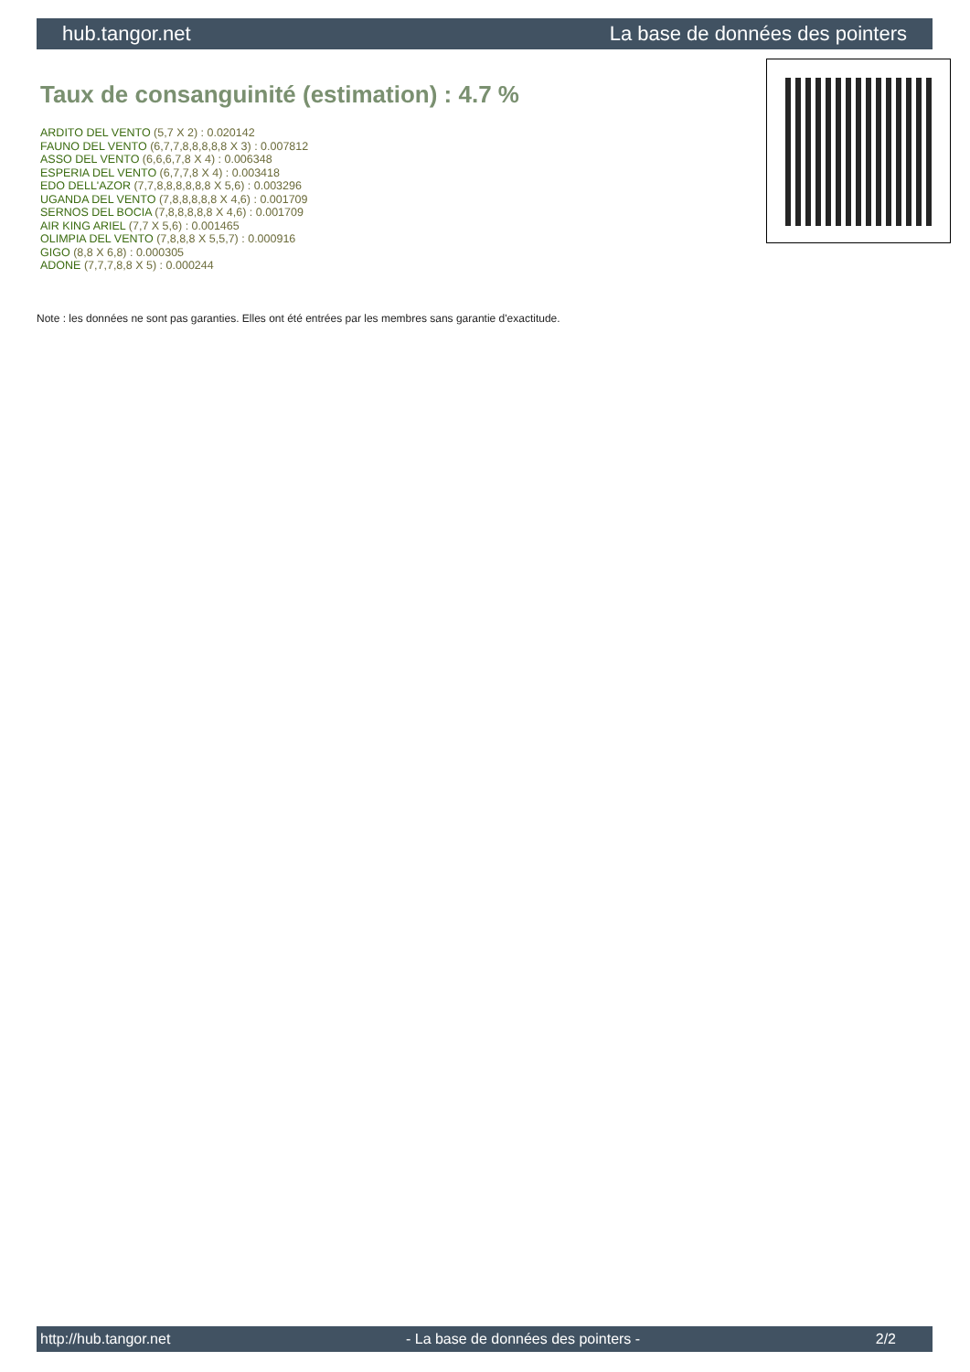hub.tangor.net La base de données des pointers
Taux de consanguinité (estimation) : 4.7 %
ARDITO DEL VENTO (5,7 X 2) : 0.020142
FAUNO DEL VENTO (6,7,7,8,8,8,8,8 X 3) : 0.007812
ASSO DEL VENTO (6,6,6,7,8 X 4) : 0.006348
ESPERIA DEL VENTO (6,7,7,8 X 4) : 0.003418
EDO DELL'AZOR (7,7,8,8,8,8,8,8 X 5,6) : 0.003296
UGANDA DEL VENTO (7,8,8,8,8,8 X 4,6) : 0.001709
SERNOS DEL BOCIA (7,8,8,8,8,8 X 4,6) : 0.001709
AIR KING ARIEL (7,7 X 5,6) : 0.001465
OLIMPIA DEL VENTO (7,8,8,8 X 5,5,7) : 0.000916
GIGO (8,8 X 6,8) : 0.000305
ADONE (7,7,7,8,8 X 5) : 0.000244
Note : les données ne sont pas garanties. Elles ont été entrées par les membres sans garantie d'exactitude.
http://hub.tangor.net - La base de données des pointers - 2/2